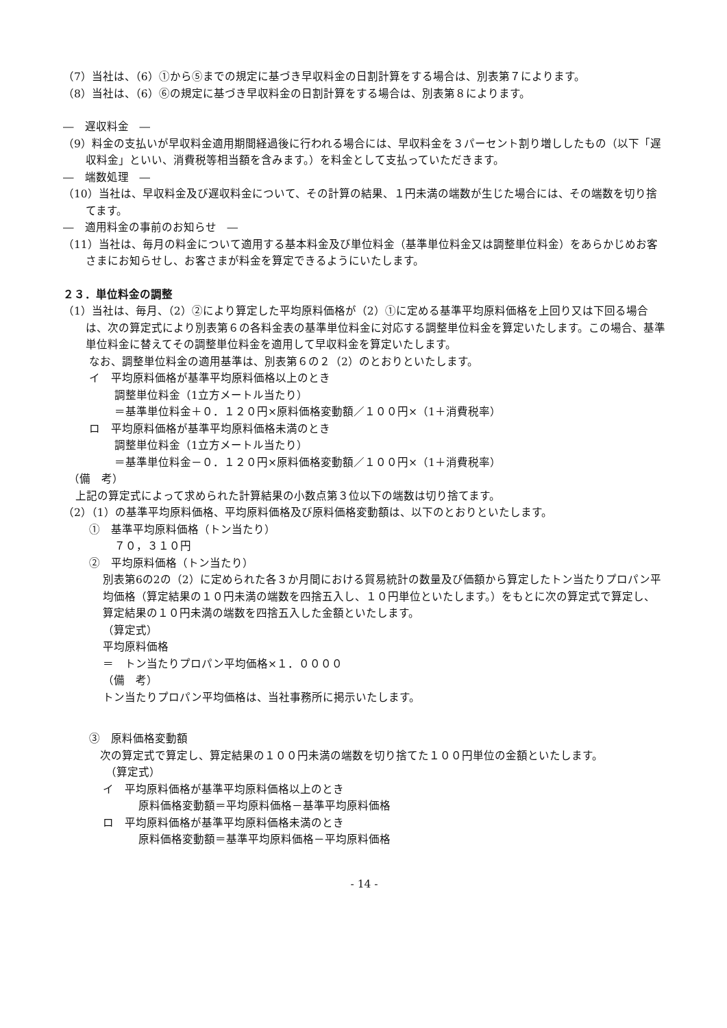（7）当社は、（6）①から⑤までの規定に基づき早収料金の日割計算をする場合は、別表第７によります。
（8）当社は、（6）⑥の規定に基づき早収料金の日割計算をする場合は、別表第８によります。
―　遅収料金　―
（9）料金の支払いが早収料金適用期間経過後に行われる場合には、早収料金を３パーセント割り増ししたもの（以下「遅収料金」といい、消費税等相当額を含みます。）を料金として支払っていただきます。
―　端数処理　―
（10）当社は、早収料金及び遅収料金について、その計算の結果、１円未満の端数が生じた場合には、その端数を切り捨てます。
―　適用料金の事前のお知らせ　―
（11）当社は、毎月の料金について適用する基本料金及び単位料金（基準単位料金又は調整単位料金）をあらかじめお客さまにお知らせし、お客さまが料金を算定できるようにいたします。
２３．単位料金の調整
（1）当社は、毎月、（2）②により算定した平均原料価格が（2）①に定める基準平均原料価格を上回り又は下回る場合は、次の算定式により別表第６の各料金表の基準単位料金に対応する調整単位料金を算定いたします。この場合、基準単位料金に替えてその調整単位料金を適用して早収料金を算定いたします。
なお、調整単位料金の適用基準は、別表第６の２（2）のとおりといたします。
イ　平均原料価格が基準平均原料価格以上のとき
調整単位料金（1立方メートル当たり）
＝基準単位料金＋０．１２０円×原料価格変動額／１００円×（1＋消費税率）
ロ　平均原料価格が基準平均原料価格未満のとき
調整単位料金（1立方メートル当たり）
＝基準単位料金－０．１２０円×原料価格変動額／１００円×（1＋消費税率）
（備　考）
上記の算定式によって求められた計算結果の小数点第３位以下の端数は切り捨てます。
（2）（1）の基準平均原料価格、平均原料価格及び原料価格変動額は、以下のとおりといたします。
①　基準平均原料価格（トン当たり）
７０，３１０円
②　平均原料価格（トン当たり）
別表第6の2の（2）に定められた各３か月間における貿易統計の数量及び価額から算定したトン当たりプロパン平均価格（算定結果の１０円未満の端数を四捨五入し、１０円単位といたします。）をもとに次の算定式で算定し、算定結果の１０円未満の端数を四捨五入した金額といたします。
（算定式）
平均原料価格
＝　トン当たりプロパン平均価格×１．００００
（備　考）
トン当たりプロパン平均価格は、当社事務所に掲示いたします。
③　原料価格変動額
　次の算定式で算定し、算定結果の１００円未満の端数を切り捨てた１００円単位の金額といたします。
（算定式）
イ　平均原料価格が基準平均原料価格以上のとき
原料価格変動額＝平均原料価格－基準平均原料価格
ロ　平均原料価格が基準平均原料価格未満のとき
原料価格変動額＝基準平均原料価格－平均原料価格
- 14 -